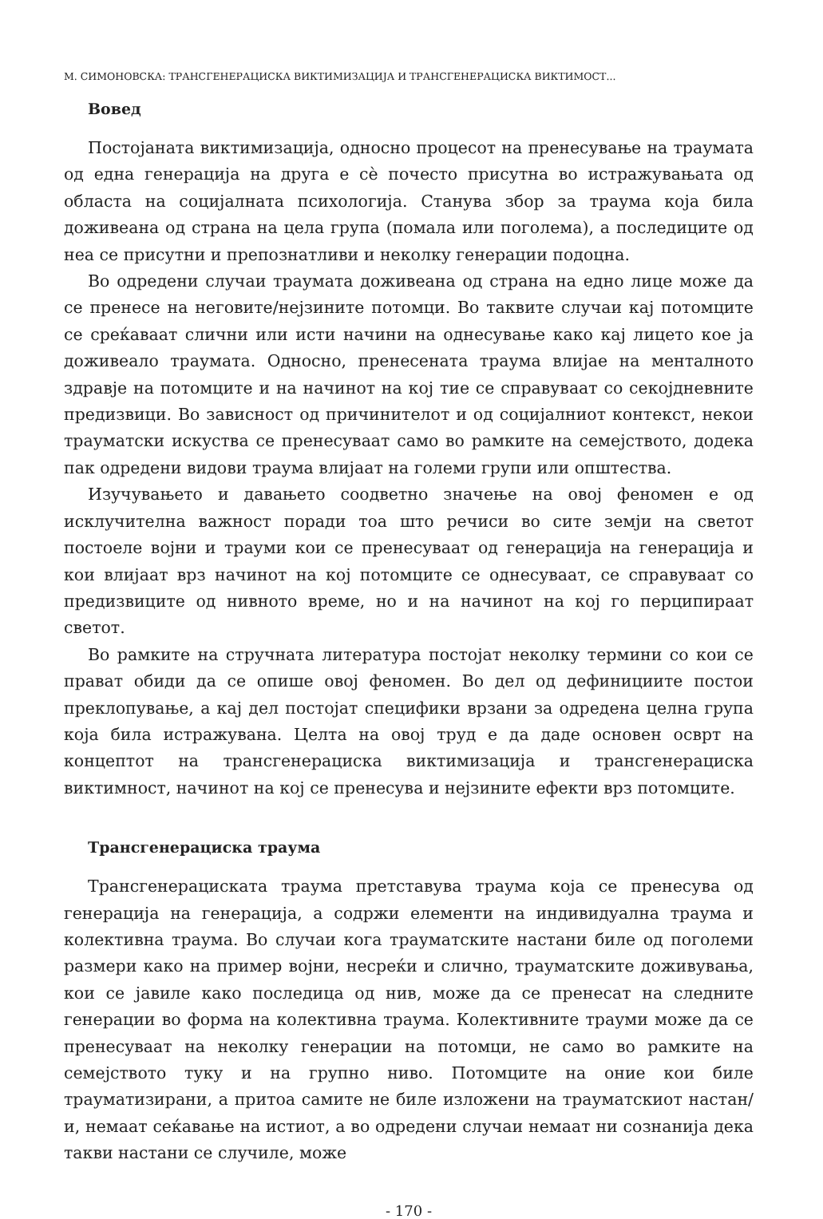М. СИМОНОВСКА: ТРАНСГЕНЕРАЦИСКА ВИКТИМИЗАЦИЈА И ТРАНСГЕНЕРАЦИСКА ВИКТИМОСТ...
Вовед
Постојаната виктимизација, односно процесот на пренесување на траумата од една генерација на друга е сè почесто присутна во истражувањата од областа на социјалната психологија. Станува збор за траума која била доживеана од страна на цела група (помала или поголема), а последиците од неа се присутни и препознатливи и неколку генерации подоцна.
Во одредени случаи траумата доживеана од страна на едно лице може да се пренесе на неговите/нејзините потомци. Во таквите случаи кај потомците се среќаваат слични или исти начини на однесување како кај лицето кое ја доживеало траумата. Односно, пренесената траума влијае на менталното здравје на потомците и на начинот на кој тие се справуваат со секојдневните предизвици. Во зависност од причинителот и од социјалниот контекст, некои трауматски искуства се пренесуваат само во рамките на семејството, додека пак одредени видови траума влијаат на големи групи или општества.
Изучувањето и давањето соодветно значење на овој феномен е од исклучителна важност поради тоа што речиси во сите земји на светот постоеле војни и трауми кои се пренесуваат од генерација на генерација и кои влијаат врз начинот на кој потомците се однесуваат, се справуваат со предизвиците од нивното време, но и на начинот на кој го перципираат светот.
Во рамките на стручната литература постојат неколку термини со кои се прават обиди да се опише овој феномен. Во дел од дефинициите постои преклопување, а кај дел постојат специфики врзани за одредена целна група која била истражувана. Целта на овој труд е да даде основен осврт на концептот на трансгенерациска виктимизација и трансгенерациска виктимност, начинот на кој се пренесува и нејзините ефекти врз потомците.
Трансгенерациска траума
Трансгенерациската траума претставува траума која се пренесува од генерација на генерација, а содржи елементи на индивидуална траума и колективна траума. Во случаи кога трауматските настани биле од поголеми размери како на пример војни, несреќи и слично, трауматските доживувања, кои се јавиле како последица од нив, може да се пренесат на следните генерации во форма на колективна траума. Колективните трауми може да се пренесуваат на неколку генерации на потомци, не само во рамките на семејството туку и на групно ниво. Потомците на оние кои биле трауматизирани, а притоа самите не биле изложени на трауматскиот настан/и, немаат сеќавање на истиот, а во одредени случаи немаат ни сознанија дека такви настани се случиле, може
- 170 -